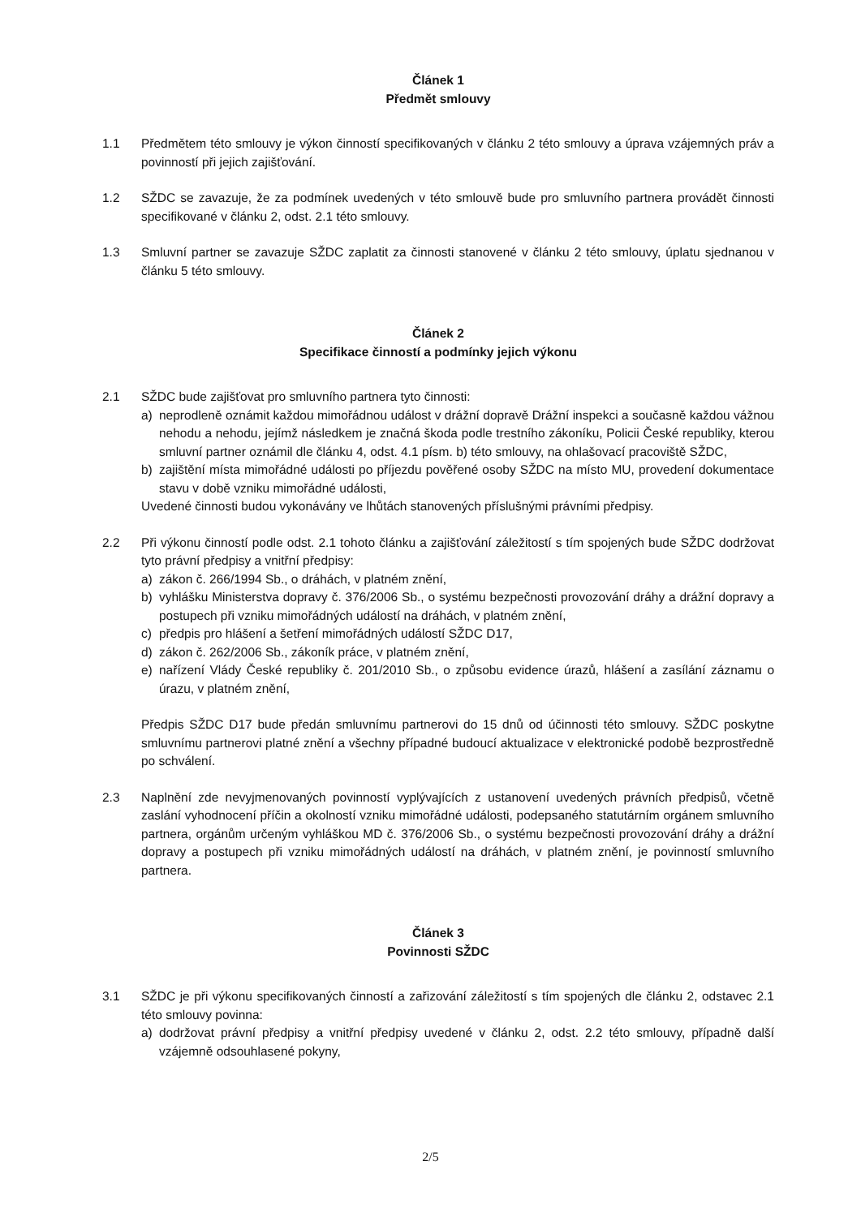Článek 1
Předmět smlouvy
1.1 Předmětem této smlouvy je výkon činností specifikovaných v článku 2 této smlouvy a úprava vzájemných práv a povinností při jejich zajišťování.
1.2 SŽDC se zavazuje, že za podmínek uvedených v této smlouvě bude pro smluvního partnera provádět činnosti specifikované v článku 2, odst. 2.1 této smlouvy.
1.3 Smluvní partner se zavazuje SŽDC zaplatit za činnosti stanovené v článku 2 této smlouvy, úplatu sjednanou v článku 5 této smlouvy.
Článek 2
Specifikace činností a podmínky jejich výkonu
2.1 SŽDC bude zajišťovat pro smluvního partnera tyto činnosti:
a) neprodleně oznámit každou mimořádnou událost v drážní dopravě Drážní inspekci a současně každou vážnou nehodu a nehodu, jejímž následkem je značná škoda podle trestního zákoníku, Policii České republiky, kterou smluvní partner oznámil dle článku 4, odst. 4.1 písm. b) této smlouvy, na ohlašovací pracoviště SŽDC,
b) zajištění místa mimořádné události po příjezdu pověřené osoby SŽDC na místo MU, provedení dokumentace stavu v době vzniku mimořádné události,
Uvedené činnosti budou vykonávány ve lhůtách stanovených příslušnými právními předpisy.
2.2 Při výkonu činností podle odst. 2.1 tohoto článku a zajišťování záležitostí s tím spojených bude SŽDC dodržovat tyto právní předpisy a vnitřní předpisy:
a) zákon č. 266/1994 Sb., o dráhách, v platném znění,
b) vyhlášku Ministerstva dopravy č. 376/2006 Sb., o systému bezpečnosti provozování dráhy a drážní dopravy a postupech při vzniku mimořádných událostí na dráhách, v platném znění,
c) předpis pro hlášení a šetření mimořádných událostí SŽDC D17,
d) zákon č. 262/2006 Sb., zákoník práce, v platném znění,
e) nařízení Vlády České republiky č. 201/2010 Sb., o způsobu evidence úrazů, hlášení a zasílání záznamu o úrazu, v platném znění,
Předpis SŽDC D17 bude předán smluvnímu partnerovi do 15 dnů od účinnosti této smlouvy. SŽDC poskytne smluvnímu partnerovi platné znění a všechny případné budoucí aktualizace v elektronické podobě bezprostředně po schválení.
2.3 Naplnění zde nevyjmenovaných povinností vyplývajících z ustanovení uvedených právních předpisů, včetně zaslání vyhodnocení příčin a okolností vzniku mimořádné události, podepsaného statutárním orgánem smluvního partnera, orgánům určeným vyhláškou MD č. 376/2006 Sb., o systému bezpečnosti provozování dráhy a drážní dopravy a postupech při vzniku mimořádných událostí na dráhách, v platném znění, je povinností smluvního partnera.
Článek 3
Povinnosti SŽDC
3.1 SŽDC je při výkonu specifikovaných činností a zařizování záležitostí s tím spojených dle článku 2, odstavec 2.1 této smlouvy povinna:
a) dodržovat právní předpisy a vnitřní předpisy uvedené v článku 2, odst. 2.2 této smlouvy, případně další vzájemně odsouhlasené pokyny,
2/5